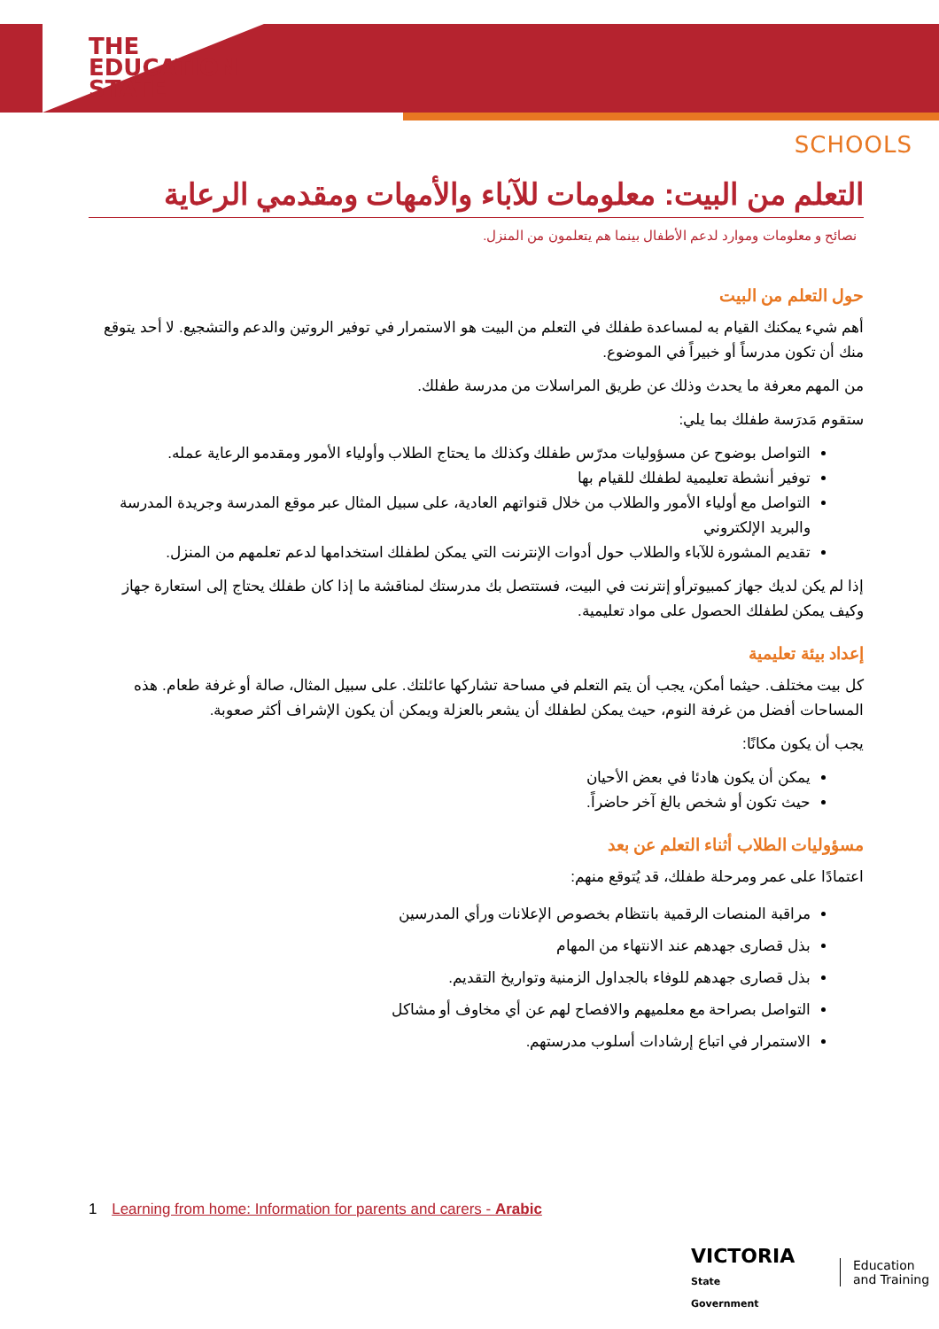THE
EDUCATION
STATE
SCHOOLS
التعلم من البيت: معلومات للآباء والأمهات ومقدمي الرعاية
نصائح و معلومات وموارد لدعم الأطفال بينما هم يتعلمون من المنزل.
حول التعلم من البيت
أهم شيء يمكنك القيام به لمساعدة طفلك في التعلم من البيت هو الاستمرار في توفير الروتين والدعم والتشجيع. لا أحد يتوقع منك أن تكون مدرساً أو خبيراً في الموضوع.
من المهم معرفة ما يحدث وذلك عن طريق المراسلات من مدرسة طفلك.
ستقوم مَدرَسة طفلك بما يلي:
التواصل بوضوح عن مسؤوليات مدرّس طفلك وكذلك ما يحتاج الطلاب وأولياء الأمور ومقدمو الرعاية عمله.
توفير أنشطة تعليمية لطفلك للقيام بها
التواصل مع أولياء الأمور والطلاب من خلال قنواتهم العادية، على سبيل المثال عبر موقع المدرسة وجريدة المدرسة والبريد الإلكتروني
تقديم المشورة للآباء والطلاب حول أدوات الإنترنت التي يمكن لطفلك استخدامها لدعم تعلمهم من المنزل.
إذا لم يكن لديك جهاز كمبيوترأو إنترنت في البيت، فستتصل بك مدرستك لمناقشة ما إذا كان طفلك يحتاج إلى استعارة جهاز وكيف يمكن لطفلك الحصول على مواد تعليمية.
إعداد بيئة تعليمية
كل بيت مختلف. حيثما أمكن، يجب أن يتم التعلم في مساحة تشاركها عائلتك. على سبيل المثال، صالة أو غرفة طعام. هذه المساحات أفضل من غرفة النوم، حيث يمكن لطفلك أن يشعر بالعزلة ويمكن أن يكون الإشراف أكثر صعوبة.
يجب أن يكون مكانًا:
يمكن أن يكون هادئا في بعض الأحيان
حيث تكون أو شخص بالغ آخر حاضراً.
مسؤوليات الطلاب أثناء التعلم عن بعد
اعتمادًا على عمر ومرحلة طفلك، قد يُتوقع منهم:
مراقبة المنصات الرقمية بانتظام بخصوص الإعلانات ورأي المدرسين
بذل قصارى جهدهم عند الانتهاء من المهام
بذل قصارى جهدهم للوفاء بالجداول الزمنية وتواريخ التقديم.
التواصل بصراحة مع معلميهم والافصاح لهم عن أي مخاوف أو مشاكل
الاستمرار في اتباع إرشادات أسلوب مدرستهم.
1 Learning from home: Information for parents and carers - Arabic
VICTORIA
State
Government
Education
and Training